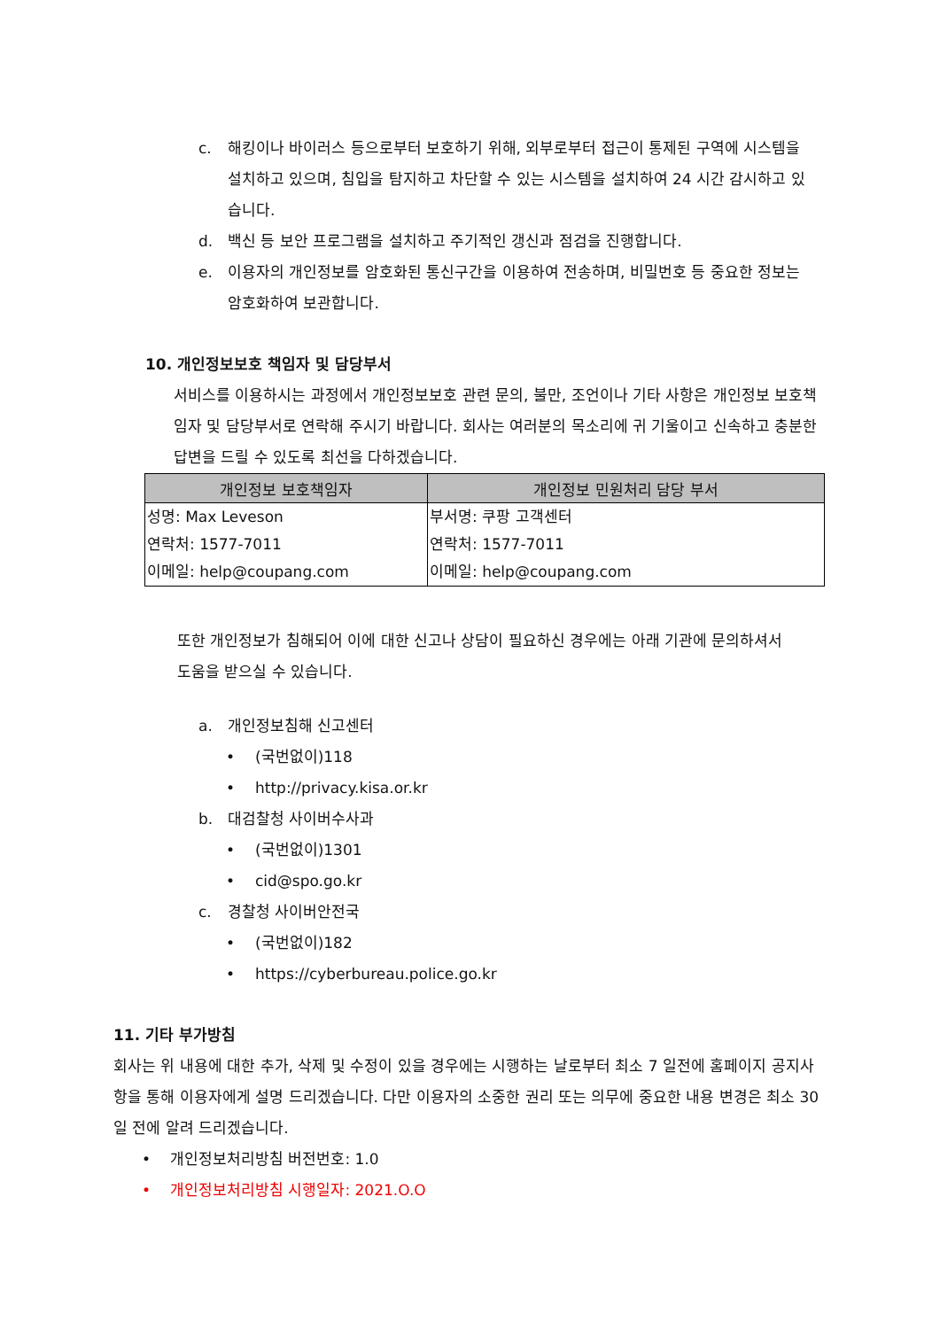c. 해킹이나 바이러스 등으로부터 보호하기 위해, 외부로부터 접근이 통제된 구역에 시스템을 설치하고 있으며, 침입을 탐지하고 차단할 수 있는 시스템을 설치하여 24 시간 감시하고 있습니다.
d. 백신 등 보안 프로그램을 설치하고 주기적인 갱신과 점검을 진행합니다.
e. 이용자의 개인정보를 암호화된 통신구간을 이용하여 전송하며, 비밀번호 등 중요한 정보는 암호화하여 보관합니다.
10. 개인정보보호 책임자 및 담당부서
서비스를 이용하시는 과정에서 개인정보보호 관련 문의, 불만, 조언이나 기타 사항은 개인정보 보호책임자 및 담당부서로 연락해 주시기 바랍니다. 회사는 여러분의 목소리에 귀 기울이고 신속하고 충분한 답변을 드릴 수 있도록 최선을 다하겠습니다.
| 개인정보 보호책임자 | 개인정보 민원처리 담당 부서 |
| --- | --- |
| 성명: Max Leveson | 부서명: 쿠팡 고객센터 |
| 연락처: 1577-7011 | 연락처: 1577-7011 |
| 이메일: help@coupang.com | 이메일: help@coupang.com |
또한 개인정보가 침해되어 이에 대한 신고나 상담이 필요하신 경우에는 아래 기관에 문의하셔서 도움을 받으실 수 있습니다.
a. 개인정보침해 신고센터
• (국번없이)118
• http://privacy.kisa.or.kr
b. 대검찰청 사이버수사과
• (국번없이)1301
• cid@spo.go.kr
c. 경찰청 사이버안전국
• (국번없이)182
• https://cyberbureau.police.go.kr
11. 기타 부가방침
회사는 위 내용에 대한 추가, 삭제 및 수정이 있을 경우에는 시행하는 날로부터 최소 7 일전에 홈페이지 공지사항을 통해 이용자에게 설명 드리겠습니다. 다만 이용자의 소중한 권리 또는 의무에 중요한 내용 변경은 최소 30 일 전에 알려 드리겠습니다.
• 개인정보처리방침 버전번호: 1.0
• 개인정보처리방침 시행일자: 2021.O.O